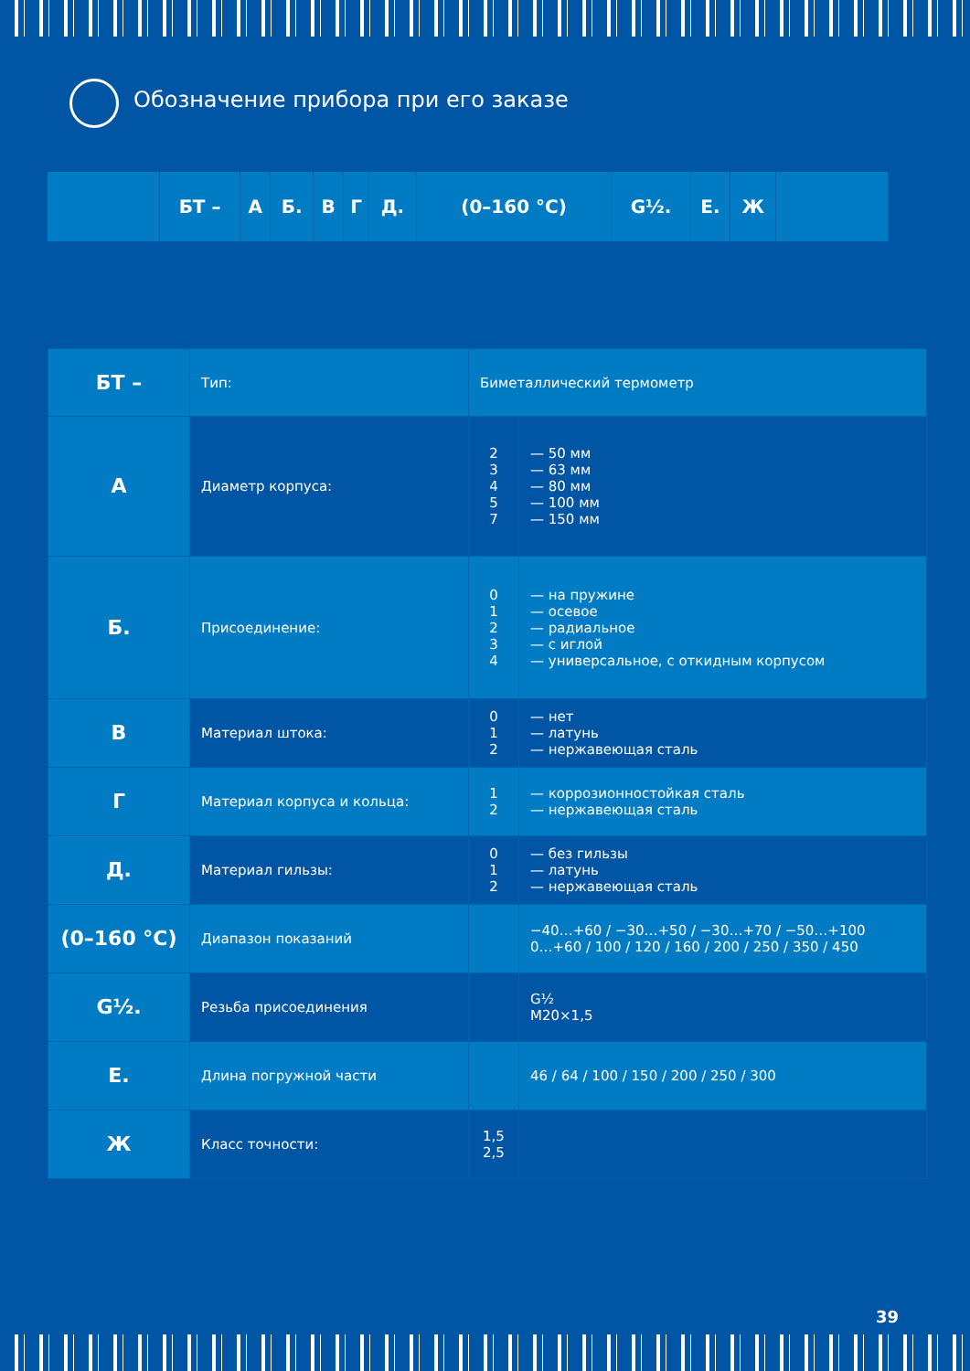Обозначение прибора при его заказе
| | БТ – | А | Б. | В | Г | Д. | (0–160 °C) | G½. | Е. | Ж | |
| БТ – | Тип: | Биметаллический термометр | |
| А | Диаметр корпуса: | 2 3 4 5 7 | — 50 мм — 63 мм — 80 мм — 100 мм — 150 мм |
| Б. | Присоединение: | 0 1 2 3 4 | — на пружине — осевое — радиальное — с иглой — универсальное, с откидным корпусом |
| В | Материал штока: | 0 1 2 | — нет — латунь — нержавеющая сталь |
| Г | Материал корпуса и кольца: | 1 2 | — коррозионностойкая сталь — нержавеющая сталь |
| Д. | Материал гильзы: | 0 1 2 | — без гильзы — латунь — нержавеющая сталь |
| (0–160 °C) | Диапазон показаний | | −40…+60 / −30…+50 / −30…+70 / −50…+100 0…+60 / 100 / 120 / 160 / 200 / 250 / 350 / 450 |
| G½. | Резьба присоединения | | G½ M20×1,5 |
| Е. | Длина погружной части | | 46 / 64 / 100 / 150 / 200 / 250 / 300 |
| Ж | Класс точности: | 1,5 2,5 | |
39